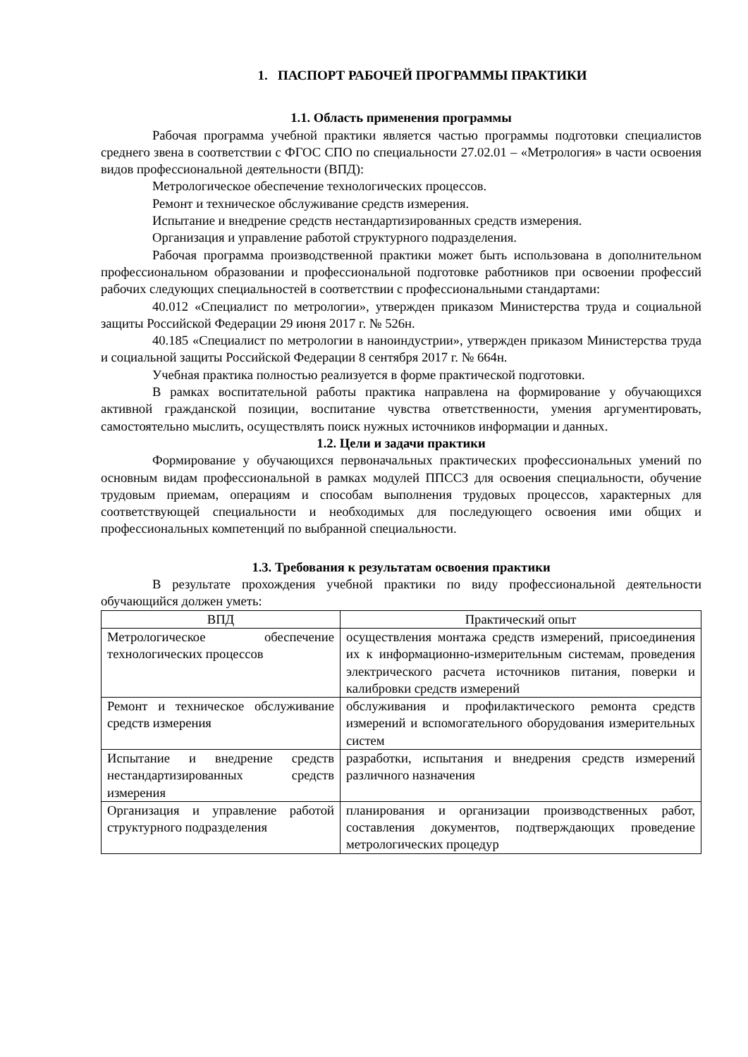1. ПАСПОРТ РАБОЧЕЙ ПРОГРАММЫ ПРАКТИКИ
1.1. Область применения программы
Рабочая программа учебной практики является частью программы подготовки специалистов среднего звена в соответствии с ФГОС СПО по специальности 27.02.01 – «Метрология» в части освоения видов профессиональной деятельности (ВПД):
Метрологическое обеспечение технологических процессов.
Ремонт и техническое обслуживание средств измерения.
Испытание и внедрение средств нестандартизированных средств измерения.
Организация и управление работой структурного подразделения.
Рабочая программа производственной практики может быть использована в дополнительном профессиональном образовании и профессиональной подготовке работников при освоении профессий рабочих следующих специальностей в соответствии с профессиональными стандартами:
40.012 «Специалист по метрологии», утвержден приказом Министерства труда и социальной защиты Российской Федерации 29 июня 2017 г. № 526н.
40.185 «Специалист по метрологии в наноиндустрии», утвержден приказом Министерства труда и социальной защиты Российской Федерации 8 сентября 2017 г. № 664н.
Учебная практика полностью реализуется в форме практической подготовки.
В рамках воспитательной работы практика направлена на формирование у обучающихся активной гражданской позиции, воспитание чувства ответственности, умения аргументировать, самостоятельно мыслить, осуществлять поиск нужных источников информации и данных.
1.2. Цели и задачи практики
Формирование у обучающихся первоначальных практических профессиональных умений по основным видам профессиональной в рамках модулей ППССЗ для освоения специальности, обучение трудовым приемам, операциям и способам выполнения трудовых процессов, характерных для соответствующей специальности и необходимых для последующего освоения ими общих и профессиональных компетенций по выбранной специальности.
1.3. Требования к результатам освоения практики
В результате прохождения учебной практики по виду профессиональной деятельности обучающийся должен уметь:
| ВПД | Практический опыт |
| --- | --- |
| Метрологическое обеспечение технологических процессов | осуществления монтажа средств измерений, присоединения их к информационно-измерительным системам, проведения электрического расчета источников питания, поверки и калибровки средств измерений |
| Ремонт и техническое обслуживание средств измерения | обслуживания и профилактического ремонта средств измерений и вспомогательного оборудования измерительных систем |
| Испытание и внедрение средств нестандартизированных средств измерения | разработки, испытания и внедрения средств измерений различного назначения |
| Организация и управление работой структурного подразделения | планирования и организации производственных работ, составления документов, подтверждающих проведение метрологических процедур |